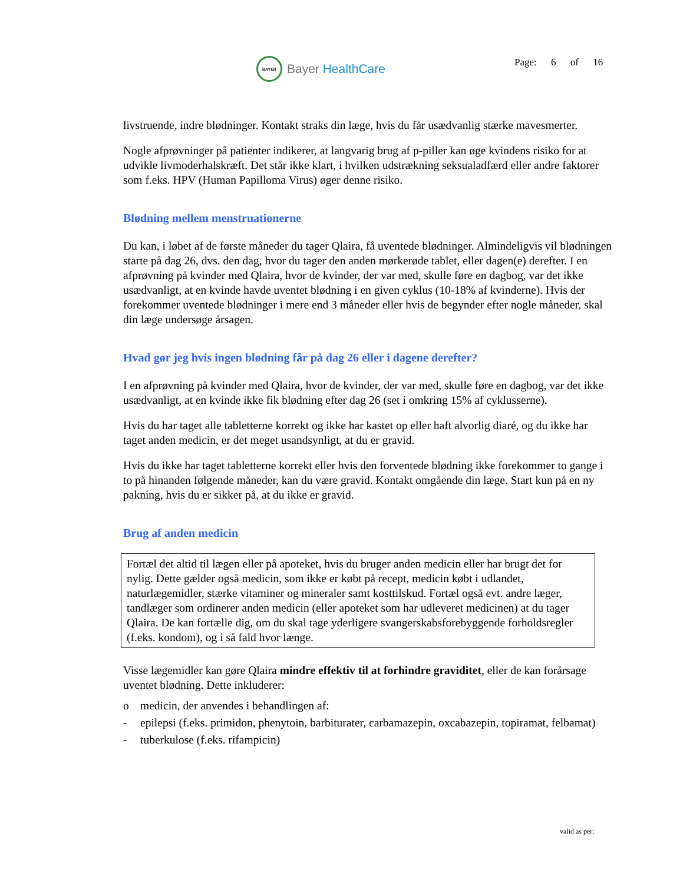BAYER
Bayer HealthCare
Page: 6 of 16
livstruende, indre blødninger. Kontakt straks din læge, hvis du får usædvanlig stærke mavesmerter.
Nogle afprøvninger på patienter indikerer, at langvarig brug af p-piller kan øge kvindens risiko for at udvikle livmoderhalskræft. Det står ikke klart, i hvilken udstrækning seksualadfærd eller andre faktorer som f.eks. HPV (Human Papilloma Virus) øger denne risiko.
Blødning mellem menstruationerne
Du kan, i løbet af de første måneder du tager Qlaira, få uventede blødninger. Almindeligvis vil blødningen starte på dag 26, dvs. den dag, hvor du tager den anden mørkerøde tablet, eller dagen(e) derefter. I en afprøvning på kvinder med Qlaira, hvor de kvinder, der var med, skulle føre en dagbog, var det ikke usædvanligt, at en kvinde havde uventet blødning i en given cyklus (10-18% af kvinderne). Hvis der forekommer uventede blødninger i mere end 3 måneder eller hvis de begynder efter nogle måneder, skal din læge undersøge årsagen.
Hvad gør jeg hvis ingen blødning får på dag 26 eller i dagene derefter?
I en afprøvning på kvinder med Qlaira, hvor de kvinder, der var med, skulle føre en dagbog, var det ikke usædvanligt, at en kvinde ikke fik blødning efter dag 26 (set i omkring 15% af cyklusserne).
Hvis du har taget alle tabletterne korrekt og ikke har kastet op eller haft alvorlig diaré, og du ikke har taget anden medicin, er det meget usandsynligt, at du er gravid.
Hvis du ikke har taget tabletterne korrekt eller hvis den forventede blødning ikke forekommer to gange i to på hinanden følgende måneder, kan du være gravid. Kontakt omgående din læge. Start kun på en ny pakning, hvis du er sikker på, at du ikke er gravid.
Brug af anden medicin
Fortæl det altid til lægen eller på apoteket, hvis du bruger anden medicin eller har brugt det for nylig. Dette gælder også medicin, som ikke er købt på recept, medicin købt i udlandet, naturlægemidler, stærke vitaminer og mineraler samt kosttilskud. Fortæl også evt. andre læger, tandlæger som ordinerer anden medicin (eller apoteket som har udleveret medicinen) at du tager Qlaira. De kan fortælle dig, om du skal tage yderligere svangerskabsforebyggende forholdsregler (f.eks. kondom), og i så fald hvor længe.
Visse lægemidler kan gøre Qlaira mindre effektiv til at forhindre graviditet, eller de kan forårsage uventet blødning. Dette inkluderer:
o medicin, der anvendes i behandlingen af:
- epilepsi (f.eks. primidon, phenytoin, barbiturater, carbamazepin, oxcabazepin, topiramat, felbamat)
- tuberkulose (f.eks. rifampicin)
valid as per: